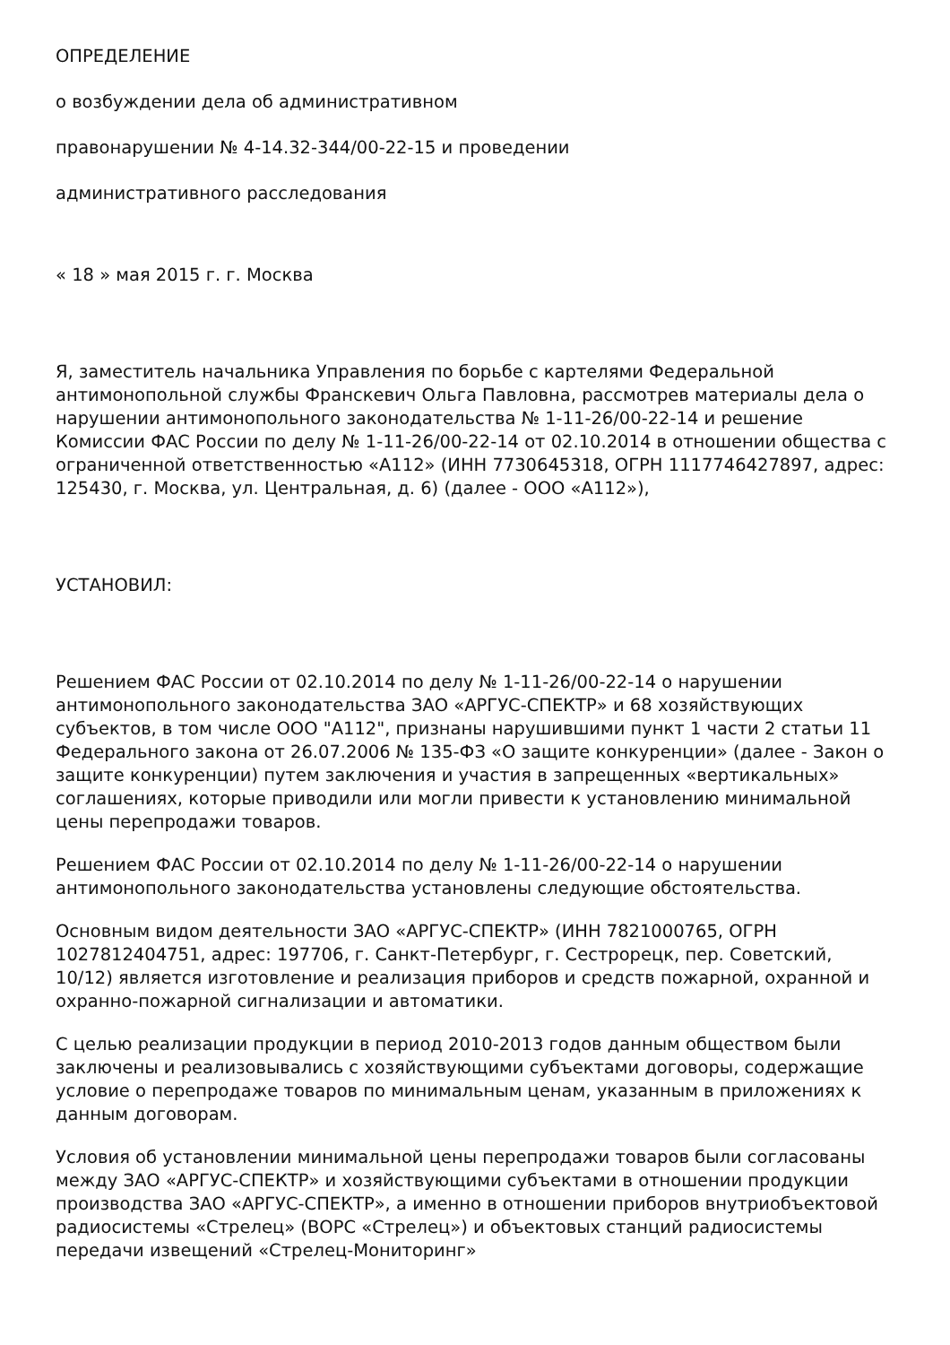ОПРЕДЕЛЕНИЕ
о возбуждении дела об административном
правонарушении № 4-14.32-344/00-22-15 и проведении
административного расследования
« 18 » мая 2015 г. г. Москва
Я, заместитель начальника Управления по борьбе с картелями Федеральной антимонопольной службы Франскевич Ольга Павловна, рассмотрев материалы дела о нарушении антимонопольного законодательства № 1-11-26/00-22-14 и решение Комиссии ФАС России по делу № 1-11-26/00-22-14 от 02.10.2014 в отношении общества с ограниченной ответственностью «А112» (ИНН 7730645318, ОГРН 1117746427897, адрес: 125430, г. Москва, ул. Центральная, д. 6) (далее - ООО «А112»),
УСТАНОВИЛ:
Решением ФАС России от 02.10.2014 по делу № 1-11-26/00-22-14 о нарушении антимонопольного законодательства ЗАО «АРГУС-СПЕКТР» и 68 хозяйствующих субъектов, в том числе ООО "А112", признаны нарушившими пункт 1 части 2 статьи 11 Федерального закона от 26.07.2006 № 135-ФЗ «О защите конкуренции» (далее - Закон о защите конкуренции) путем заключения и участия в запрещенных «вертикальных» соглашениях, которые приводили или могли привести к установлению минимальной цены перепродажи товаров.
Решением ФАС России от 02.10.2014 по делу № 1-11-26/00-22-14 о нарушении антимонопольного законодательства установлены следующие обстоятельства.
Основным видом деятельности ЗАО «АРГУС-СПЕКТР» (ИНН 7821000765, ОГРН 1027812404751, адрес: 197706, г. Санкт-Петербург, г. Сестрорецк, пер. Советский, 10/12) является изготовление и реализация приборов и средств пожарной, охранной и охранно-пожарной сигнализации и автоматики.
С целью реализации продукции в период 2010-2013 годов данным обществом были заключены и реализовывались с хозяйствующими субъектами договоры, содержащие условие о перепродаже товаров по минимальным ценам, указанным в приложениях к данным договорам.
Условия об установлении минимальной цены перепродажи товаров были согласованы между ЗАО «АРГУС-СПЕКТР» и хозяйствующими субъектами в отношении продукции производства ЗАО «АРГУС-СПЕКТР», а именно в отношении приборов внутриобъектовой радиосистемы «Стрелец» (ВОРС «Стрелец») и объектовых станций радиосистемы передачи извещений «Стрелец-Мониторинг»